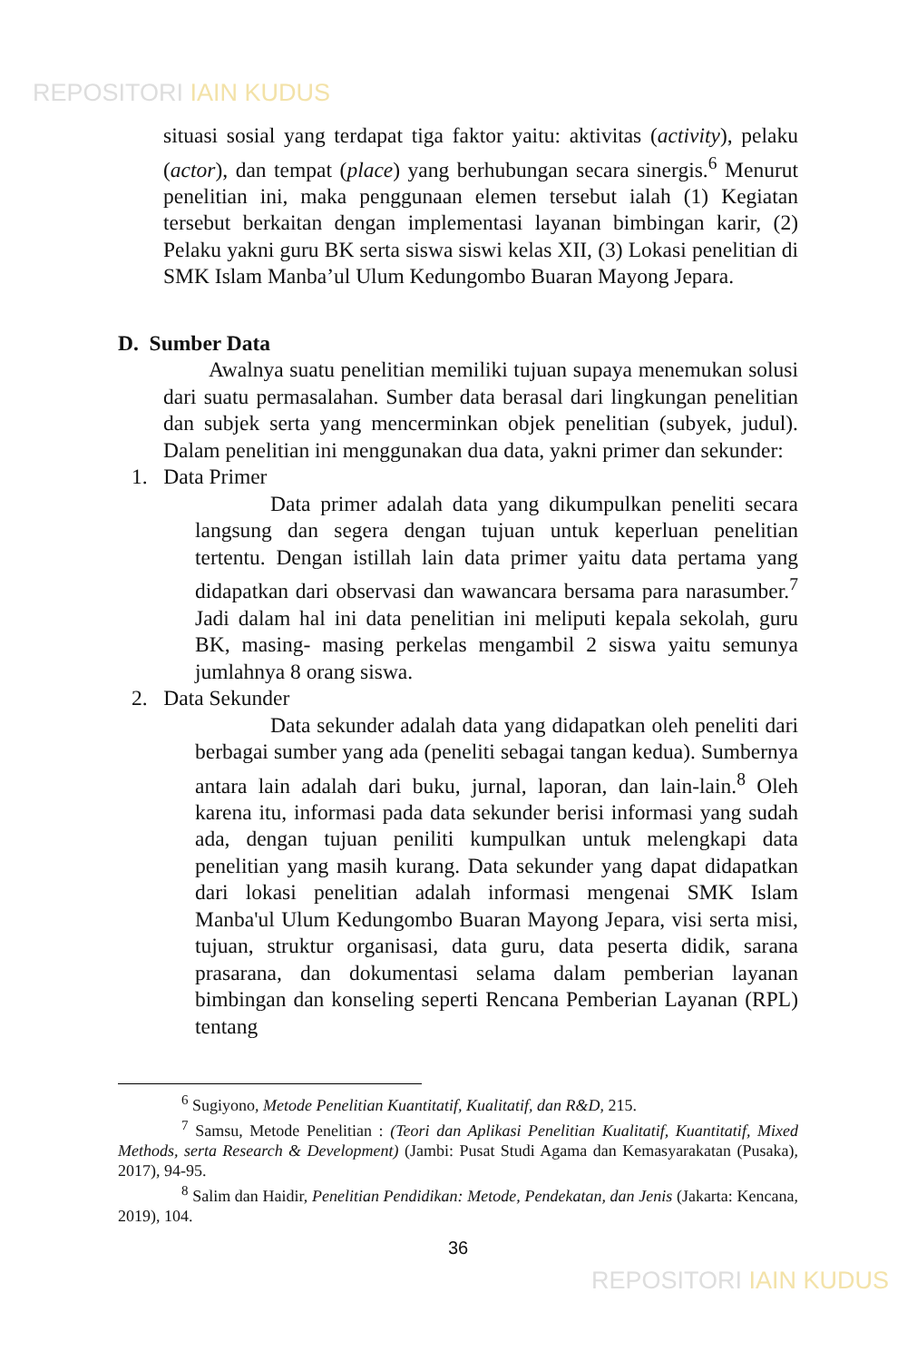REPOSITORI IAIN KUDUS
situasi sosial yang terdapat tiga faktor yaitu: aktivitas (activity), pelaku (actor), dan tempat (place) yang berhubungan secara sinergis.<sup>6</sup> Menurut penelitian ini, maka penggunaan elemen tersebut ialah (1) Kegiatan tersebut berkaitan dengan implementasi layanan bimbingan karir, (2) Pelaku yakni guru BK serta siswa siswi kelas XII, (3) Lokasi penelitian di SMK Islam Manba’ul Ulum Kedungombo Buaran Mayong Jepara.
D. Sumber Data
Awalnya suatu penelitian memiliki tujuan supaya menemukan solusi dari suatu permasalahan. Sumber data berasal dari lingkungan penelitian dan subjek serta yang mencerminkan objek penelitian (subyek, judul). Dalam penelitian ini menggunakan dua data, yakni primer dan sekunder:
1. Data Primer
Data primer adalah data yang dikumpulkan peneliti secara langsung dan segera dengan tujuan untuk keperluan penelitian tertentu. Dengan istillah lain data primer yaitu data pertama yang didapatkan dari observasi dan wawancara bersama para narasumber.<sup>7</sup> Jadi dalam hal ini data penelitian ini meliputi kepala sekolah, guru BK, masing- masing perkelas mengambil 2 siswa yaitu semunya jumlahnya 8 orang siswa.
2. Data Sekunder
Data sekunder adalah data yang didapatkan oleh peneliti dari berbagai sumber yang ada (peneliti sebagai tangan kedua). Sumbernya antara lain adalah dari buku, jurnal, laporan, dan lain-lain.<sup>8</sup> Oleh karena itu, informasi pada data sekunder berisi informasi yang sudah ada, dengan tujuan peniliti kumpulkan untuk melengkapi data penelitian yang masih kurang. Data sekunder yang dapat didapatkan dari lokasi penelitian adalah informasi mengenai SMK Islam Manba'ul Ulum Kedungombo Buaran Mayong Jepara, visi serta misi, tujuan, struktur organisasi, data guru, data peserta didik, sarana prasarana, dan dokumentasi selama dalam pemberian layanan bimbingan dan konseling seperti Rencana Pemberian Layanan (RPL) tentang
<sup>6</sup> Sugiyono, Metode Penelitian Kuantitatif, Kualitatif, dan R&D, 215.
<sup>7</sup> Samsu, Metode Penelitian : (Teori dan Aplikasi Penelitian Kualitatif, Kuantitatif, Mixed Methods, serta Research & Development) (Jambi: Pusat Studi Agama dan Kemasyarakatan (Pusaka), 2017), 94-95.
<sup>8</sup> Salim dan Haidir, Penelitian Pendidikan: Metode, Pendekatan, dan Jenis (Jakarta: Kencana, 2019), 104.
36
REPOSITORI IAIN KUDUS